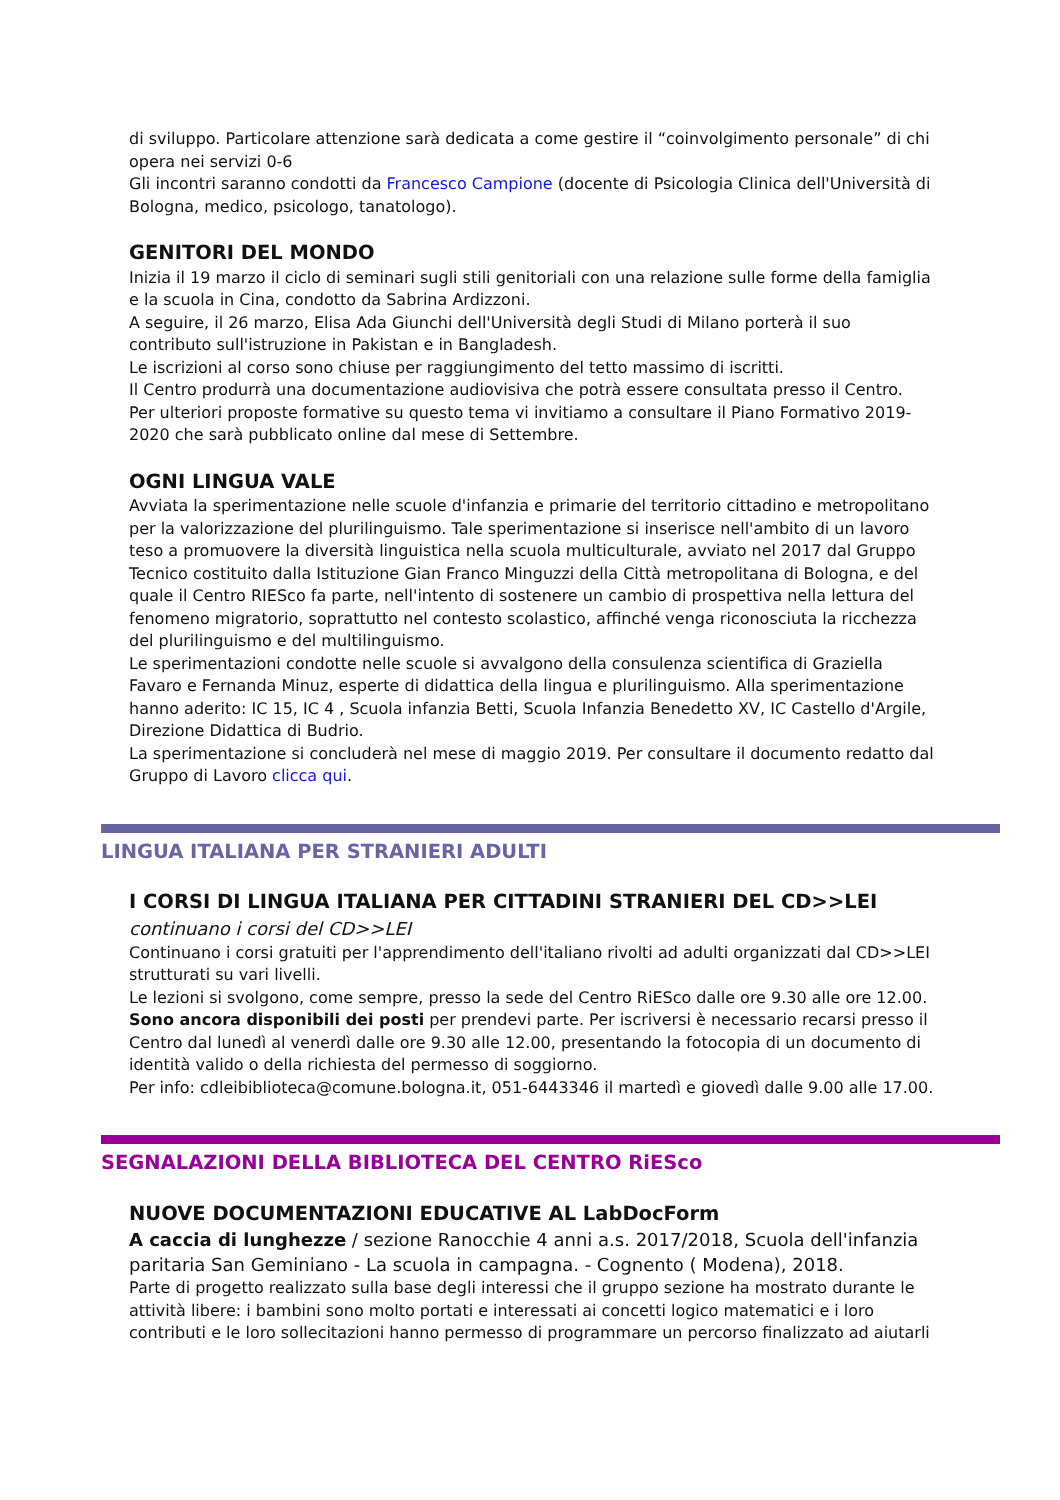di sviluppo. Particolare attenzione sarà dedicata a come gestire il “coinvolgimento personale” di chi opera nei servizi 0-6
Gli incontri saranno condotti da Francesco Campione (docente di Psicologia Clinica dell'Università di Bologna, medico, psicologo, tanatologo).
GENITORI DEL MONDO
Inizia il 19 marzo il ciclo di seminari sugli stili genitoriali con una relazione sulle forme della famiglia e la scuola in Cina, condotto da Sabrina Ardizzoni.
A seguire, il 26 marzo, Elisa Ada Giunchi dell'Università degli Studi di Milano porterà il suo contributo sull'istruzione in Pakistan e in Bangladesh.
Le iscrizioni al corso sono chiuse per raggiungimento del tetto massimo di iscritti.
Il Centro produrrà una documentazione audiovisiva che potrà essere consultata presso il Centro.
Per ulteriori proposte formative su questo tema vi invitiamo a consultare il Piano Formativo 2019-2020 che sarà pubblicato online dal mese di Settembre.
OGNI LINGUA VALE
Avviata la sperimentazione nelle scuole d'infanzia e primarie del territorio cittadino e metropolitano per la valorizzazione del plurilinguismo. Tale sperimentazione si inserisce nell'ambito di un lavoro teso a promuovere la diversità linguistica nella scuola multiculturale, avviato nel 2017 dal Gruppo Tecnico costituito dalla Istituzione Gian Franco Minguzzi della Città metropolitana di Bologna, e del quale il Centro RIESco fa parte, nell'intento di sostenere un cambio di prospettiva nella lettura del fenomeno migratorio, soprattutto nel contesto scolastico, affinché venga riconosciuta la ricchezza del plurilinguismo e del multilinguismo.
Le sperimentazioni condotte nelle scuole si avvalgono della consulenza scientifica di Graziella Favaro e Fernanda Minuz, esperte di didattica della lingua e plurilinguismo. Alla sperimentazione hanno aderito: IC 15, IC 4 , Scuola infanzia Betti, Scuola Infanzia Benedetto XV, IC Castello d'Argile, Direzione Didattica di Budrio.
La sperimentazione si concluderà nel mese di maggio 2019. Per consultare il documento redatto dal Gruppo di Lavoro clicca qui.
LINGUA ITALIANA PER STRANIERI ADULTI
I CORSI DI LINGUA ITALIANA PER CITTADINI STRANIERI DEL CD>>LEI
continuano i corsi del CD>>LEI
Continuano i corsi gratuiti per l'apprendimento dell'italiano rivolti ad adulti organizzati dal CD>>LEI strutturati su vari livelli.
Le lezioni si svolgono, come sempre, presso la sede del Centro RiESco dalle ore 9.30 alle ore 12.00.
Sono ancora disponibili dei posti per prendevi parte. Per iscriversi è necessario recarsi presso il Centro dal lunedì al venerdì dalle ore 9.30 alle 12.00, presentando la fotocopia di un documento di identità valido o della richiesta del permesso di soggiorno.
Per info: cdleibiblioteca@comune.bologna.it, 051-6443346 il martedì e giovedì dalle 9.00 alle 17.00.
SEGNALAZIONI DELLA BIBLIOTECA DEL CENTRO RiESco
NUOVE DOCUMENTAZIONI EDUCATIVE AL LabDocForm
A caccia di lunghezze / sezione Ranocchie 4 anni a.s. 2017/2018, Scuola dell'infanzia paritaria San Geminiano - La scuola in campagna. - Cognento ( Modena), 2018.
Parte di progetto realizzato sulla base degli interessi che il gruppo sezione ha mostrato durante le attività libere: i bambini sono molto portati e interessati ai concetti logico matematici e i loro contributi e le loro sollecitazioni hanno permesso di programmare un percorso finalizzato ad aiutarli